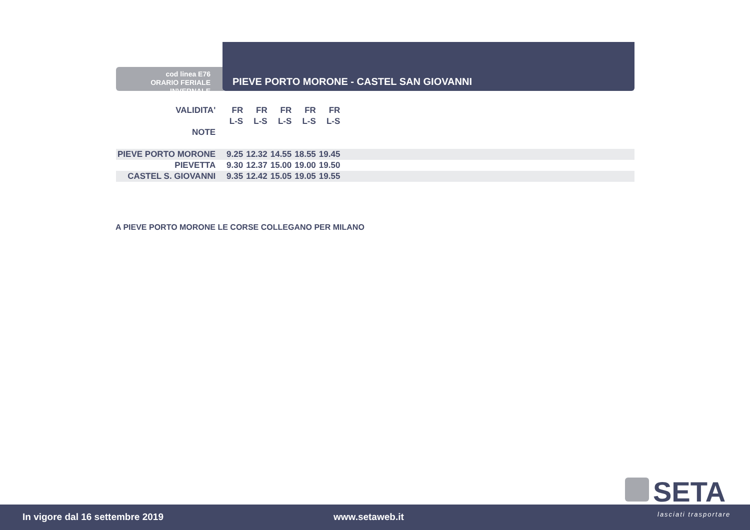cod linea E76
ORARIO FERIALE INVERNALE
PIEVE PORTO MORONE - CASTEL SAN GIOVANNI
| VALIDITA' | FR | FR | FR | FR | FR | |
| | L-S | L-S | L-S | L-S | L-S | |
| NOTE | | | | | | |
| PIEVE PORTO MORONE | 9.25 | 12.32 | 14.55 | 18.55 | 19.45 | |
| PIEVETTA | 9.30 | 12.37 | 15.00 | 19.00 | 19.50 | |
| CASTEL S. GIOVANNI | 9.35 | 12.42 | 15.05 | 19.05 | 19.55 | |
A PIEVE PORTO MORONE LE CORSE COLLEGANO PER MILANO
In vigore dal 16 settembre 2019 www.setaweb.it
SETA
lasciati trasportare